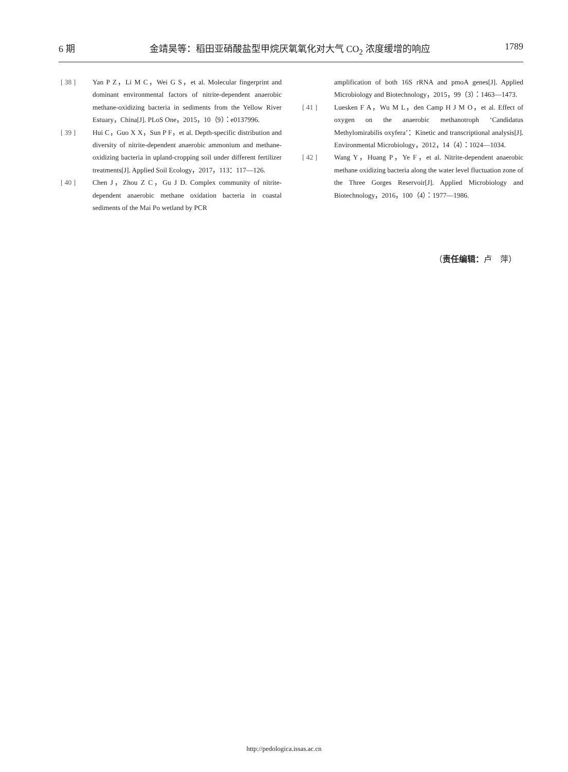6 期 金靖昊等：稻田亚硝酸盐型甲烷厌氧氧化对大气 CO<sub>2</sub> 浓度缓增的响应 1789
[ 38 ] Yan P Z，Li M C，Wei G S，et al. Molecular fingerprint and dominant environmental factors of nitrite-dependent anaerobic methane-oxidizing bacteria in sediments from the Yellow River Estuary，China[J]. PLoS One，2015，10（9）：e0137996.
[ 39 ] Hui C，Guo X X，Sun P F，et al. Depth-specific distribution and diversity of nitrite-dependent anaerobic ammonium and methane-oxidizing bacteria in upland-cropping soil under different fertilizer treatments[J]. Applied Soil Ecology，2017，113：117—126.
[ 40 ] Chen J，Zhou Z C，Gu J D. Complex community of nitrite-dependent anaerobic methane oxidation bacteria in coastal sediments of the Mai Po wetland by PCR
amplification of both 16S rRNA and pmoA genes[J]. Applied Microbiology and Biotechnology，2015，99（3）：1463—1473.
[ 41 ] Luesken F A，Wu M L，den Camp H J M O，et al. Effect of oxygen on the anaerobic methanotroph ‘Candidatus Methylomirabilis oxyfera’：Kinetic and transcriptional analysis[J]. Environmental Microbiology，2012，14（4）：1024—1034.
[ 42 ] Wang Y，Huang P，Ye F，et al. Nitrite-dependent anaerobic methane oxidizing bacteria along the water level fluctuation zone of the Three Gorges Reservoir[J]. Applied Microbiology and Biotechnology，2016，100（4）：1977—1986.
（责任编辑：卢　萍）
http://pedologica.issas.ac.cn